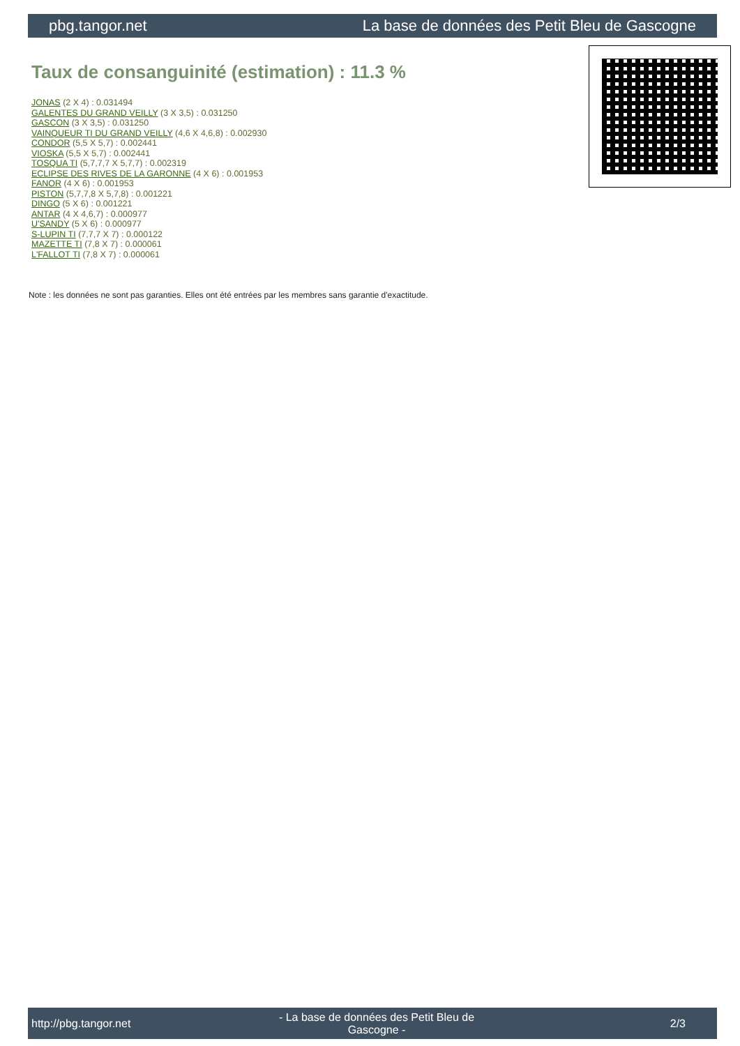pbg.tangor.net La base de données des Petit Bleu de Gascogne
Taux de consanguinité (estimation) : 11.3 %
JONAS (2 X 4) : 0.031494
GALENTES DU GRAND VEILLY (3 X 3,5) : 0.031250
GASCON (3 X 3,5) : 0.031250
VAINQUEUR TI DU GRAND VEILLY (4,6 X 4,6,8) : 0.002930
CONDOR (5,5 X 5,7) : 0.002441
VIOSKA (5,5 X 5,7) : 0.002441
TOSQUA TI (5,7,7,7 X 5,7,7) : 0.002319
ECLIPSE DES RIVES DE LA GARONNE (4 X 6) : 0.001953
FANOR (4 X 6) : 0.001953
PISTON (5,7,7,8 X 5,7,8) : 0.001221
DINGO (5 X 6) : 0.001221
ANTAR (4 X 4,6,7) : 0.000977
U'SANDY (5 X 6) : 0.000977
S-LUPIN TI (7,7,7 X 7) : 0.000122
MAZETTE TI (7,8 X 7) : 0.000061
L'FALLOT TI (7,8 X 7) : 0.000061
Note : les données ne sont pas garanties. Elles ont été entrées par les membres sans garantie d'exactitude.
http://pbg.tangor.net - La base de données des Petit Bleu de Gascogne - 2/3